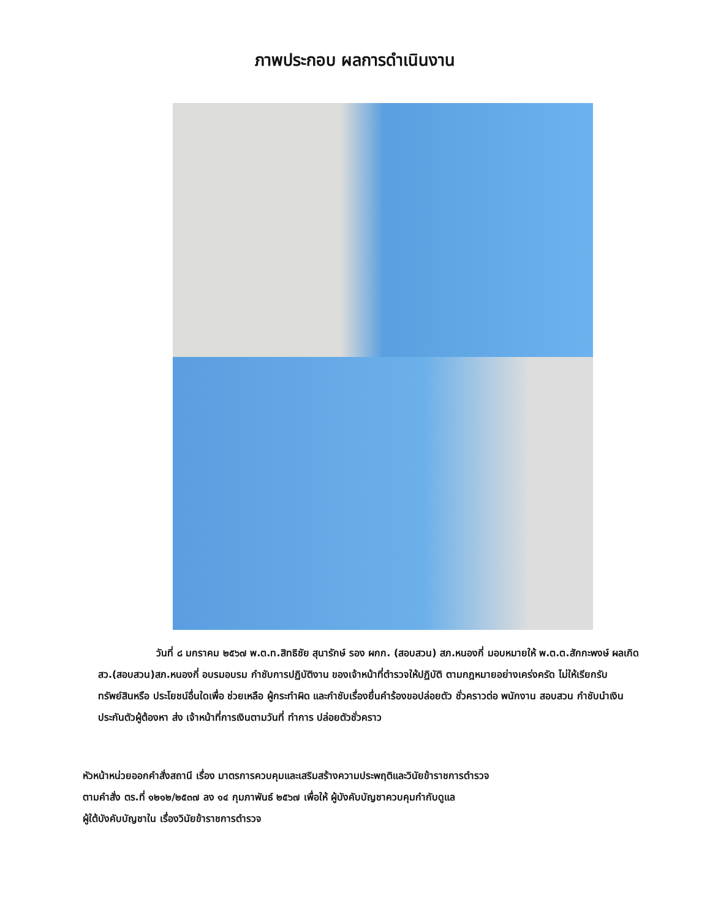ภาพประกอบ ผลการดำเนินงาน
วันที่ ๘ มกราคม ๒๕๖๗ พ.ต.ท.สิทธิชัย สุนารักษ์ รอง ผกก. (สอบสวน) สภ.หนองกี่ มอบหมายให้ พ.ต.ต.สักกะพงษ์ ผลเกิด สว.(สอบสวน)สภ.หนองกี่ อบรมอบรม กำชับการปฏิบัติงาน ของเจ้าหน้าที่ตำรวจให้ปฏิบัติ ตามกฎหมายอย่างเคร่งครัด ไม่ให้เรียกรับทรัพย์สินหรือ ประโยชน์อื่นใดเพื่อ ช่วยเหลือ ผู้กระทำผิด และกำชับเรื่องยื่นคำร้องขอปล่อยตัว ชั่วคราวต่อ พนักงาน สอบสวน กำชับนำเงิน ประกันตัวผู้ต้องหา ส่ง เจ้าหน้าที่การเงินตามวันที่ ทำการ ปล่อยตัวชั่วคราว
หัวหน้าหน่วยออกคำสั่งสถานี เรื่อง มาตรการควบคุมและเสริมสร้างความประพฤติและวินัยข้าราชการตำรวจ
ตามคำสั่ง ตร.ที่ ๑๒๑๒/๒๕๓๗ ลง ๑๔ กุมภาพันธ์ ๒๕๖๗ เพื่อให้ ผู้บังคับบัญชาควบคุมกำกับดูแล
ผู้ใต้บังคับบัญชาใน เรื่องวินัยข้าราชการตำรวจ